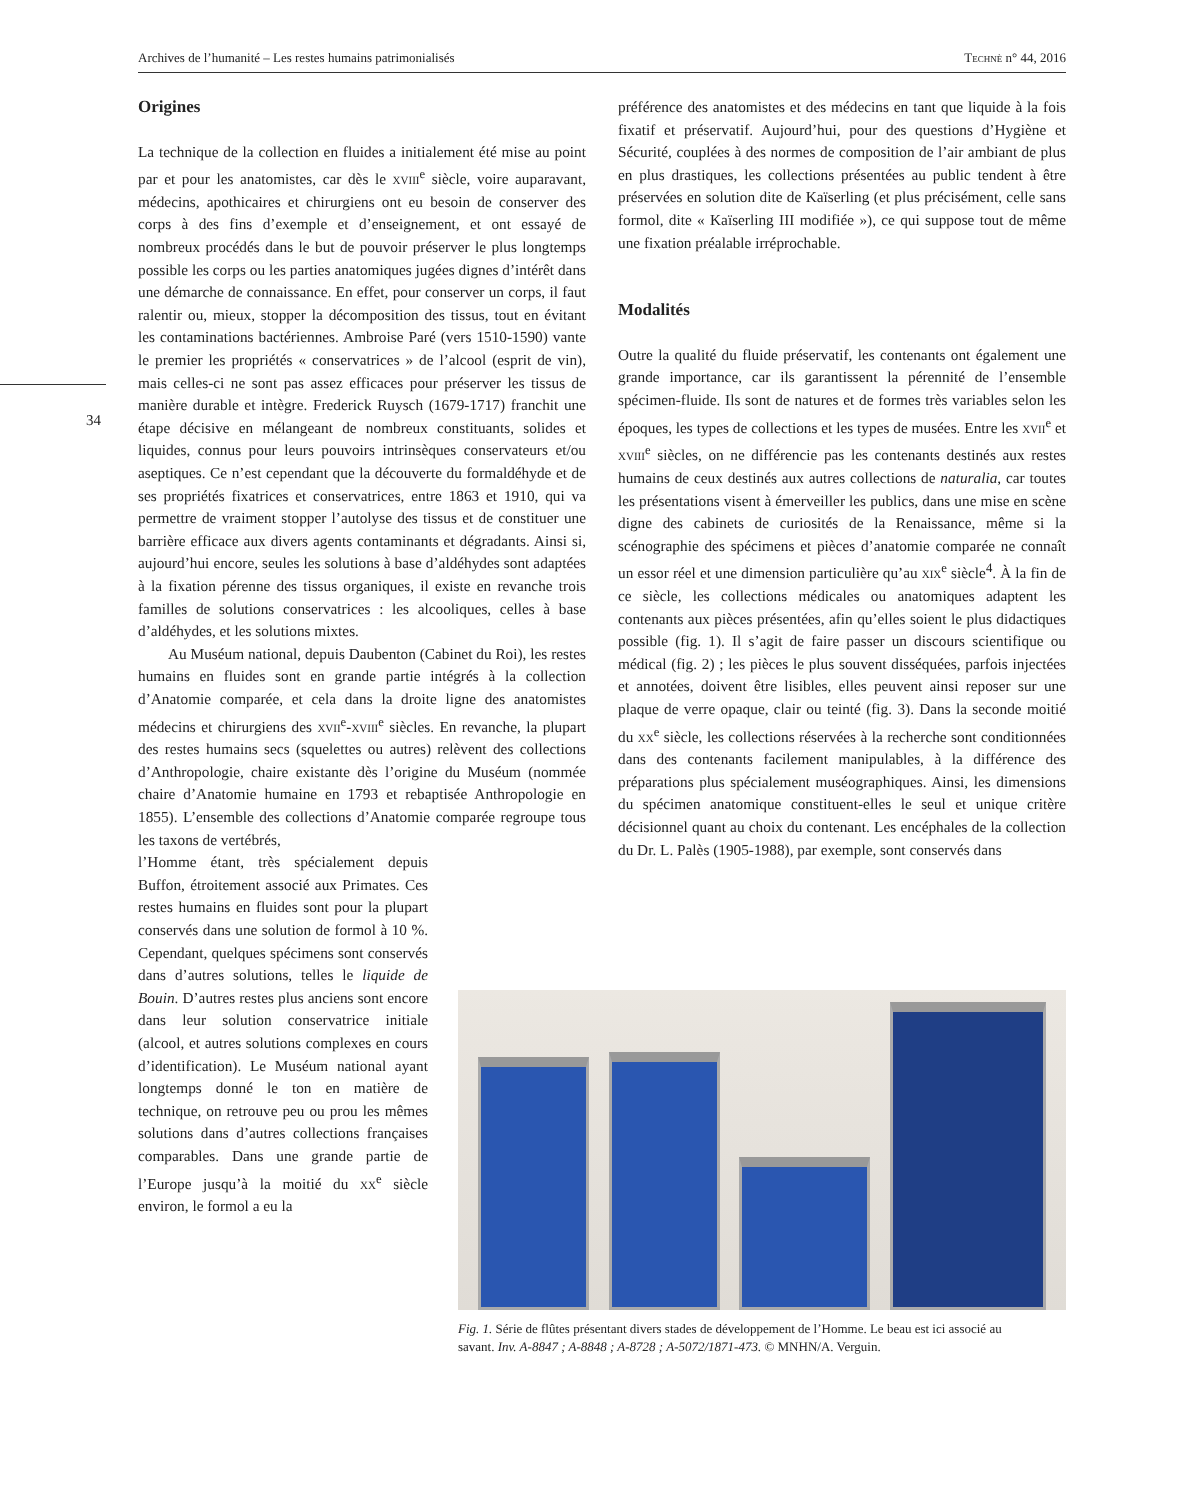Archives de l’humanité – Les restes humains patrimonialisés Technè n° 44, 2016
34
Origines
La technique de la collection en fluides a initialement été mise au point par et pour les anatomistes, car dès le xviii<sup>e</sup> siècle, voire auparavant, médecins, apothicaires et chirurgiens ont eu besoin de conserver des corps à des fins d’exemple et d’enseignement, et ont essayé de nombreux procédés dans le but de pouvoir préserver le plus longtemps possible les corps ou les parties anatomiques jugées dignes d’intérêt dans une démarche de connaissance. En effet, pour conserver un corps, il faut ralentir ou, mieux, stopper la décomposition des tissus, tout en évitant les contaminations bactériennes. Ambroise Paré (vers 1510-1590) vante le premier les propriétés « conservatrices » de l’alcool (esprit de vin), mais celles-ci ne sont pas assez efficaces pour préserver les tissus de manière durable et intègre. Frederick Ruysch (1679-1717) franchit une étape décisive en mélangeant de nombreux constituants, solides et liquides, connus pour leurs pouvoirs intrinsèques conservateurs et/ou aseptiques. Ce n’est cependant que la découverte du formaldéhyde et de ses propriétés fixatrices et conservatrices, entre 1863 et 1910, qui va permettre de vraiment stopper l’autolyse des tissus et de constituer une barrière efficace aux divers agents contaminants et dégradants. Ainsi si, aujourd’hui encore, seules les solutions à base d’aldéhydes sont adaptées à la fixation pérenne des tissus organiques, il existe en revanche trois familles de solutions conservatrices : les alcooliques, celles à base d’aldéhydes, et les solutions mixtes.
Au Muséum national, depuis Daubenton (Cabinet du Roi), les restes humains en fluides sont en grande partie intégrés à la collection d’Anatomie comparée, et cela dans la droite ligne des anatomistes médecins et chirurgiens des xvii<sup>e</sup>-xviii<sup>e</sup> siècles. En revanche, la plupart des restes humains secs (squelettes ou autres) relèvent des collections d’Anthropologie, chaire existante dès l’origine du Muséum (nommée chaire d’Anatomie humaine en 1793 et rebaptisée Anthropologie en 1855). L’ensemble des collections d’Anatomie comparée regroupe tous les taxons de vertébrés,
l’Homme étant, très spécialement depuis Buffon, étroitement associé aux Primates. Ces restes humains en fluides sont pour la plupart conservés dans une solution de formol à 10 %. Cependant, quelques spécimens sont conservés dans d’autres solutions, telles le liquide de Bouin. D’autres restes plus anciens sont encore dans leur solution conservatrice initiale (alcool, et autres solutions complexes en cours d’identification). Le Muséum national ayant longtemps donné le ton en matière de technique, on retrouve peu ou prou les mêmes solutions dans d’autres collections françaises comparables. Dans une grande partie de l’Europe jusqu’à la moitié du xx<sup>e</sup> siècle environ, le formol a eu la
préférence des anatomistes et des médecins en tant que liquide à la fois fixatif et préservatif. Aujourd’hui, pour des questions d’Hygiène et Sécurité, couplées à des normes de composition de l’air ambiant de plus en plus drastiques, les collections présentées au public tendent à être préservées en solution dite de Kaïserling (et plus précisément, celle sans formol, dite « Kaïserling III modifiée »), ce qui suppose tout de même une fixation préalable irréprochable.
Modalités
Outre la qualité du fluide préservatif, les contenants ont également une grande importance, car ils garantissent la pérennité de l’ensemble spécimen-fluide. Ils sont de natures et de formes très variables selon les époques, les types de collections et les types de musées. Entre les xvii<sup>e</sup> et xviii<sup>e</sup> siècles, on ne différencie pas les contenants destinés aux restes humains de ceux destinés aux autres collections de naturalia, car toutes les présentations visent à émerveiller les publics, dans une mise en scène digne des cabinets de curiosités de la Renaissance, même si la scénographie des spécimens et pièces d’anatomie comparée ne connaît un essor réel et une dimension particulière qu’au xix<sup>e</sup> siècle<sup>4</sup>. À la fin de ce siècle, les collections médicales ou anatomiques adaptent les contenants aux pièces présentées, afin qu’elles soient le plus didactiques possible (fig. 1). Il s’agit de faire passer un discours scientifique ou médical (fig. 2) ; les pièces le plus souvent disséquées, parfois injectées et annotées, doivent être lisibles, elles peuvent ainsi reposer sur une plaque de verre opaque, clair ou teinté (fig. 3). Dans la seconde moitié du xx<sup>e</sup> siècle, les collections réservées à la recherche sont conditionnées dans des contenants facilement manipulables, à la différence des préparations plus spécialement muséographiques. Ainsi, les dimensions du spécimen anatomique constituent-elles le seul et unique critère décisionnel quant au choix du contenant. Les encéphales de la collection du Dr. L. Palès (1905-1988), par exemple, sont conservés dans
Fig. 1. Série de flûtes présentant divers stades de développement de l’Homme. Le beau est ici associé au savant. Inv. A-8847 ; A-8848 ; A-8728 ; A-5072/1871-473. © MNHN/A. Verguin.